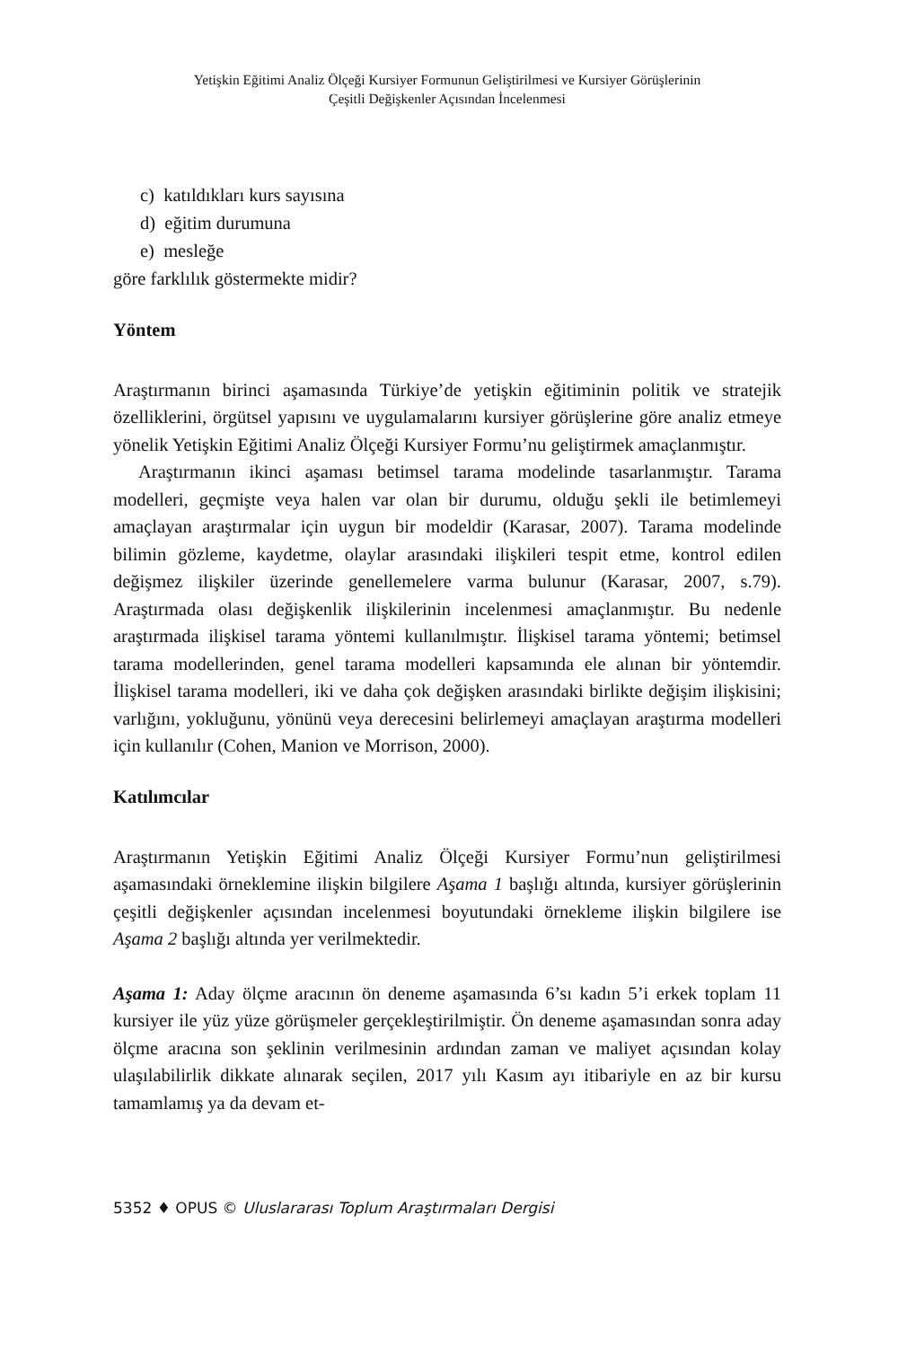Yetişkin Eğitimi Analiz Ölçeği Kursiyer Formunun Geliştirilmesi ve Kursiyer Görüşlerinin
Çeşitli Değişkenler Açısından İncelenmesi
c) katıldıkları kurs sayısına
d) eğitim durumuna
e) mesleğe
göre farklılık göstermekte midir?
Yöntem
Araştırmanın birinci aşamasında Türkiye’de yetişkin eğitiminin politik ve stratejik özelliklerini, örgütsel yapısını ve uygulamalarını kursiyer görüşlerine göre analiz etmeye yönelik Yetişkin Eğitimi Analiz Ölçeği Kursiyer Formu’nu geliştirmek amaçlanmıştır.
Araştırmanın ikinci aşaması betimsel tarama modelinde tasarlanmıştır. Tarama modelleri, geçmişte veya halen var olan bir durumu, olduğu şekli ile betimlemeyi amaçlayan araştırmalar için uygun bir modeldir (Karasar, 2007). Tarama modelinde bilimin gözleme, kaydetme, olaylar arasındaki ilişkileri tespit etme, kontrol edilen değişmez ilişkiler üzerinde genellemelere varma bulunur (Karasar, 2007, s.79). Araştırmada olası değişkenlik ilişkilerinin incelenmesi amaçlanmıştır. Bu nedenle araştırmada ilişkisel tarama yöntemi kullanılmıştır. İlişkisel tarama yöntemi; betimsel tarama modellerinden, genel tarama modelleri kapsamında ele alınan bir yöntemdir. İlişkisel tarama modelleri, iki ve daha çok değişken arasındaki birlikte değişim ilişkisini; varlığını, yokluğunu, yönünü veya derecesini belirlemeyi amaçlayan araştırma modelleri için kullanılır (Cohen, Manion ve Morrison, 2000).
Katılımcılar
Araştırmanın Yetişkin Eğitimi Analiz Ölçeği Kursiyer Formu’nun geliştirilmesi aşamasındaki örneklemine ilişkin bilgilere Aşama 1 başlığı altında, kursiyer görüşlerinin çeşitli değişkenler açısından incelenmesi boyutundaki örnekleme ilişkin bilgilere ise Aşama 2 başlığı altında yer verilmektedir.
Aşama 1: Aday ölçme aracının ön deneme aşamasında 6’sı kadın 5’i erkek toplam 11 kursiyer ile yüz yüze görüşmeler gerçekleştirilmiştir. Ön deneme aşamasından sonra aday ölçme aracına son şeklinin verilmesinin ardından zaman ve maliyet açısından kolay ulaşılabilirlik dikkate alınarak seçilen, 2017 yılı Kasım ayı itibariyle en az bir kursu tamamlamış ya da devam et-
5352 ♦ OPUS © Uluslararası Toplum Araştırmaları Dergisi